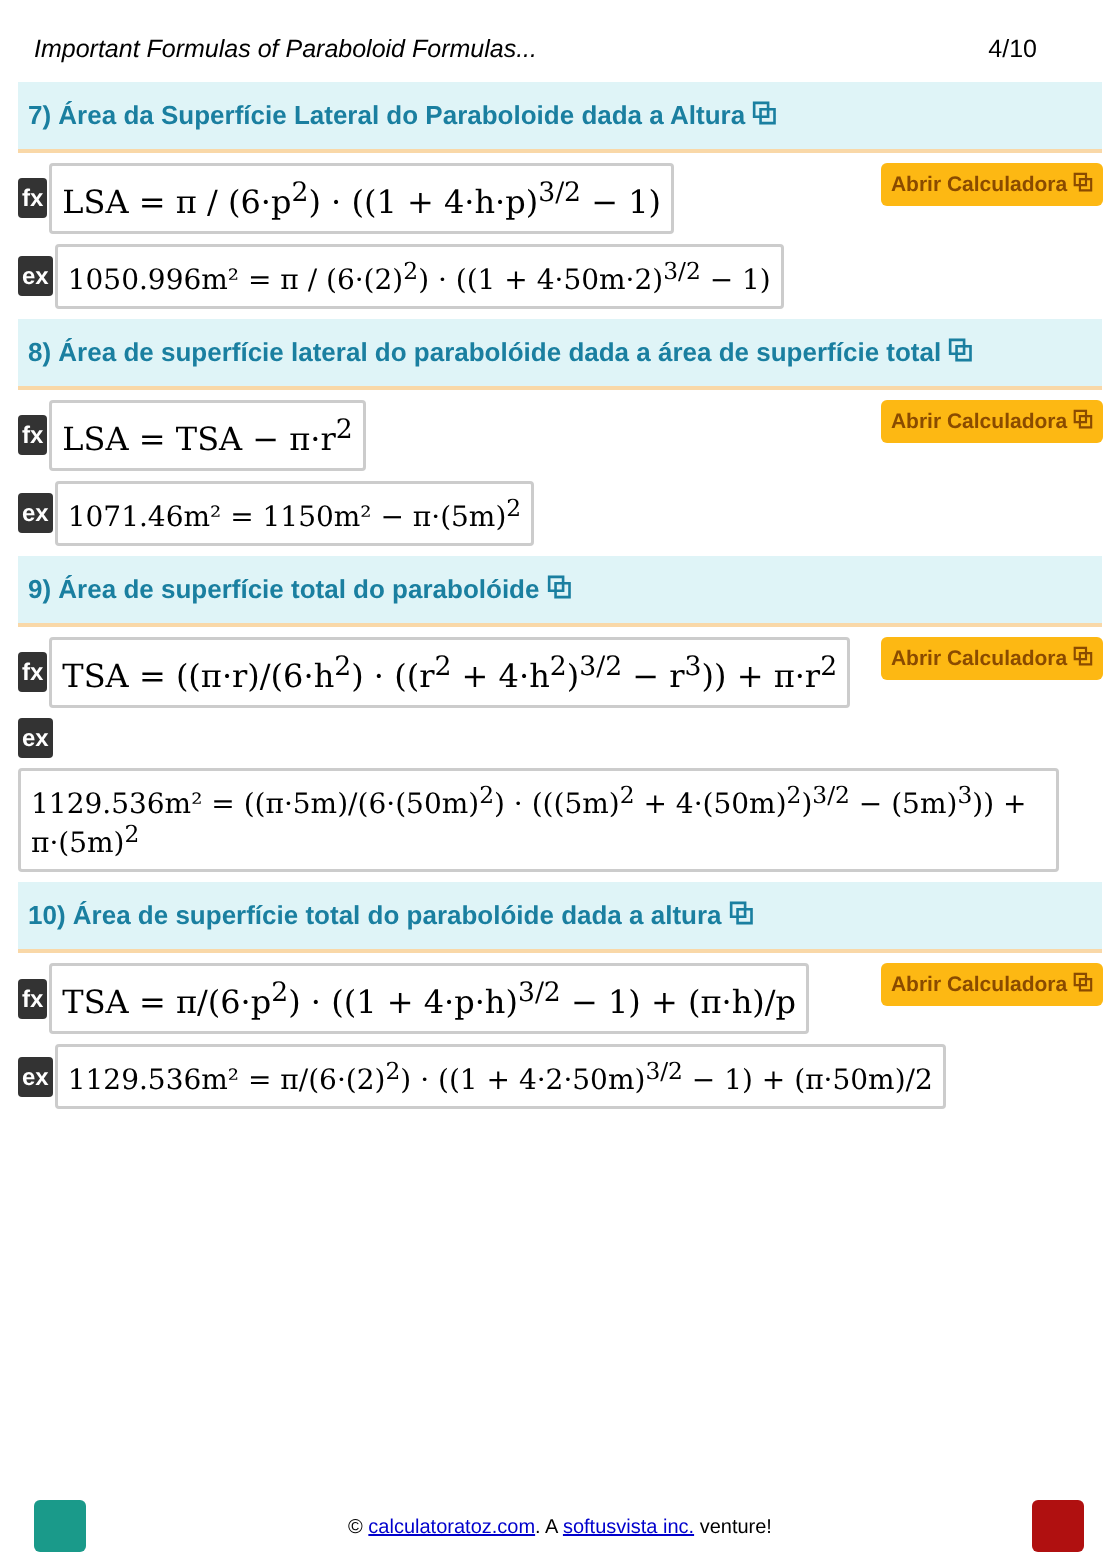Important Formulas of Paraboloid Formulas... 4/10
7) Área da Superfície Lateral do Paraboloide dada a Altura ⧉
fx
LSA = π / (6·p<sup>2</sup>) · ((1 + 4·h·p)<sup>3/2</sup> − 1)
Abrir Calculadora ⧉
ex
1050.996m² = π / (6·(2)<sup>2</sup>) · ((1 + 4·50m·2)<sup>3/2</sup> − 1)
8) Área de superfície lateral do parabolóide dada a área de superfície total ⧉
fx
LSA = TSA − π·r<sup>2</sup>
Abrir Calculadora ⧉
ex
1071.46m² = 1150m² − π·(5m)<sup>2</sup>
9) Área de superfície total do parabolóide ⧉
fx
TSA = ((π·r)/(6·h<sup>2</sup>) · ((r<sup>2</sup> + 4·h<sup>2</sup>)<sup>3/2</sup> − r<sup>3</sup>)) + π·r<sup>2</sup>
Abrir Calculadora ⧉
ex
1129.536m² = ((π·5m)/(6·(50m)<sup>2</sup>) · (((5m)<sup>2</sup> + 4·(50m)<sup>2</sup>)<sup>3/2</sup> − (5m)<sup>3</sup>)) + π·(5m)<sup>2</sup>
10) Área de superfície total do parabolóide dada a altura ⧉
fx
TSA = π/(6·p<sup>2</sup>) · ((1 + 4·p·h)<sup>3/2</sup> − 1) + (π·h)/p
Abrir Calculadora ⧉
ex
1129.536m² = π/(6·(2)<sup>2</sup>) · ((1 + 4·2·50m)<sup>3/2</sup> − 1) + (π·50m)/2
© calculatoratoz.com. A softusvista inc. venture!